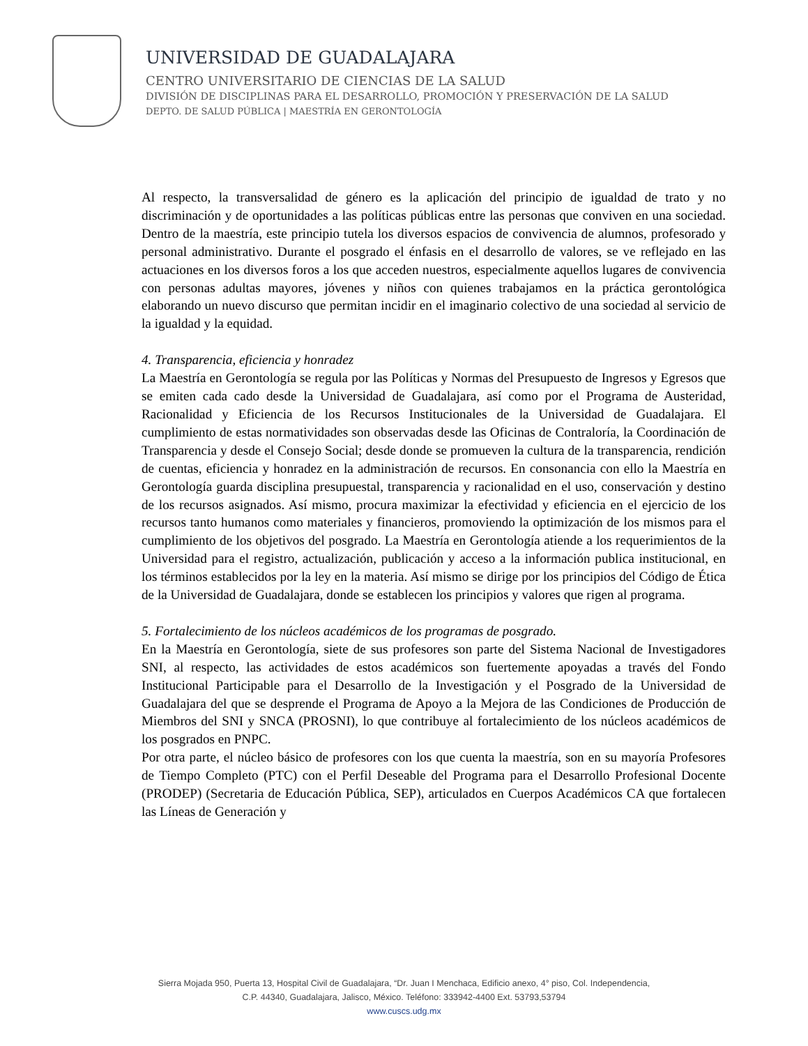UNIVERSIDAD DE GUADALAJARA
CENTRO UNIVERSITARIO DE CIENCIAS DE LA SALUD
DIVISIÓN DE DISCIPLINAS PARA EL DESARROLLO, PROMOCIÓN Y PRESERVACIÓN DE LA SALUD
DEPTO. DE SALUD PÚBLICA | MAESTRÍA EN GERONTOLOGÍA
Al respecto, la transversalidad de género es la aplicación del principio de igualdad de trato y no discriminación y de oportunidades a las políticas públicas entre las personas que conviven en una sociedad. Dentro de la maestría, este principio tutela los diversos espacios de convivencia de alumnos, profesorado y personal administrativo. Durante el posgrado el énfasis en el desarrollo de valores, se ve reflejado en las actuaciones en los diversos foros a los que acceden nuestros, especialmente aquellos lugares de convivencia con personas adultas mayores, jóvenes y niños con quienes trabajamos en la práctica gerontológica elaborando un nuevo discurso que permitan incidir en el imaginario colectivo de una sociedad al servicio de la igualdad y la equidad.
4. Transparencia, eficiencia y honradez
La Maestría en Gerontología se regula por las Políticas y Normas del Presupuesto de Ingresos y Egresos que se emiten cada cado desde la Universidad de Guadalajara, así como por el Programa de Austeridad, Racionalidad y Eficiencia de los Recursos Institucionales de la Universidad de Guadalajara. El cumplimiento de estas normatividades son observadas desde las Oficinas de Contraloría, la Coordinación de Transparencia y desde el Consejo Social; desde donde se promueven la cultura de la transparencia, rendición de cuentas, eficiencia y honradez en la administración de recursos. En consonancia con ello la Maestría en Gerontología guarda disciplina presupuestal, transparencia y racionalidad en el uso, conservación y destino de los recursos asignados. Así mismo, procura maximizar la efectividad y eficiencia en el ejercicio de los recursos tanto humanos como materiales y financieros, promoviendo la optimización de los mismos para el cumplimiento de los objetivos del posgrado. La Maestría en Gerontología atiende a los requerimientos de la Universidad para el registro, actualización, publicación y acceso a la información publica institucional, en los términos establecidos por la ley en la materia. Así mismo se dirige por los principios del Código de Ética de la Universidad de Guadalajara, donde se establecen los principios y valores que rigen al programa.
5. Fortalecimiento de los núcleos académicos de los programas de posgrado.
En la Maestría en Gerontología, siete de sus profesores son parte del Sistema Nacional de Investigadores SNI, al respecto, las actividades de estos académicos son fuertemente apoyadas a través del Fondo Institucional Participable para el Desarrollo de la Investigación y el Posgrado de la Universidad de Guadalajara del que se desprende el Programa de Apoyo a la Mejora de las Condiciones de Producción de Miembros del SNI y SNCA (PROSNI), lo que contribuye al fortalecimiento de los núcleos académicos de los posgrados en PNPC.
Por otra parte, el núcleo básico de profesores con los que cuenta la maestría, son en su mayoría Profesores de Tiempo Completo (PTC) con el Perfil Deseable del Programa para el Desarrollo Profesional Docente (PRODEP) (Secretaria de Educación Pública, SEP), articulados en Cuerpos Académicos CA que fortalecen las Líneas de Generación y
Sierra Mojada 950, Puerta 13, Hospital Civil de Guadalajara, “Dr. Juan I Menchaca, Edificio anexo, 4° piso, Col. Independencia,
C.P. 44340, Guadalajara, Jalisco, México. Teléfono: 333942-4400 Ext. 53793,53794
www.cuscs.udg.mx